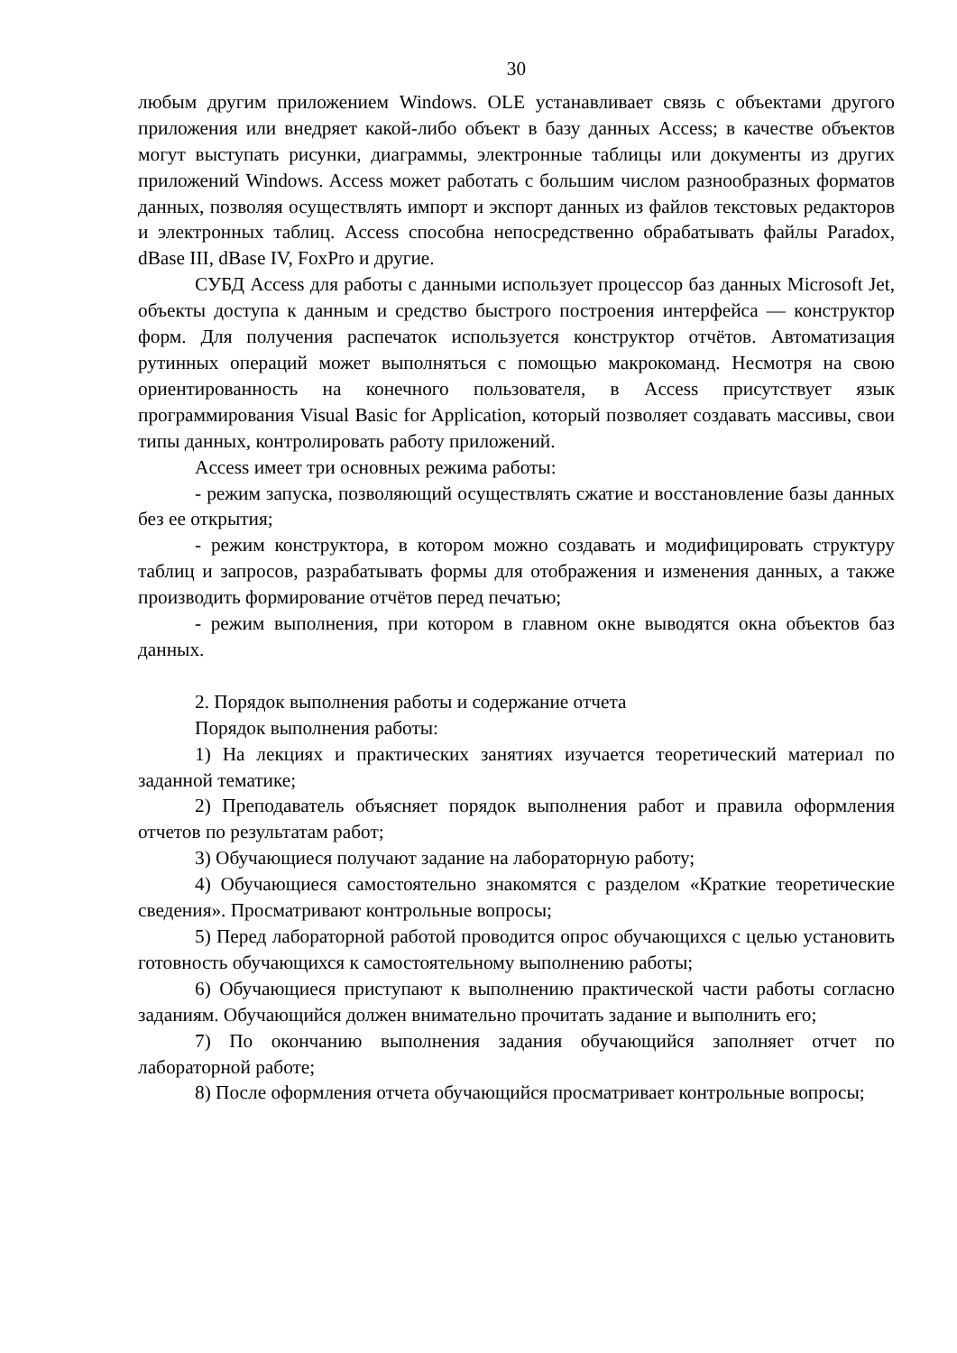30
любым другим приложением Windows. OLE устанавливает связь с объектами другого приложения или внедряет какой-либо объект в базу данных Access; в качестве объектов могут выступать рисунки, диаграммы, электронные таблицы или документы из других приложений Windows. Access может работать с большим числом разнообразных форматов данных, позволяя осуществлять импорт и экспорт данных из файлов текстовых редакторов и электронных таблиц. Access способна непосредственно обрабатывать файлы Paradox, dBase III, dBase IV, FoxPro и другие.
СУБД Access для работы с данными использует процессор баз данных Microsoft Jet, объекты доступа к данным и средство быстрого построения интерфейса — конструктор форм. Для получения распечаток используется конструктор отчётов. Автоматизация рутинных операций может выполняться с помощью макрокоманд. Несмотря на свою ориентированность на конечного пользователя, в Access присутствует язык программирования Visual Basic for Application, который позволяет создавать массивы, свои типы данных, контролировать работу приложений.
Access имеет три основных режима работы:
- режим запуска, позволяющий осуществлять сжатие и восстановление базы данных без ее открытия;
- режим конструктора, в котором можно создавать и модифицировать структуру таблиц и запросов, разрабатывать формы для отображения и изменения данных, а также производить формирование отчётов перед печатью;
- режим выполнения, при котором в главном окне выводятся окна объектов баз данных.
2. Порядок выполнения работы и содержание отчета
Порядок выполнения работы:
1) На лекциях и практических занятиях изучается теоретический материал по заданной тематике;
2) Преподаватель объясняет порядок выполнения работ и правила оформления отчетов по результатам работ;
3) Обучающиеся получают задание на лабораторную работу;
4) Обучающиеся самостоятельно знакомятся с разделом «Краткие теоретические сведения». Просматривают контрольные вопросы;
5) Перед лабораторной работой проводится опрос обучающихся с целью установить готовность обучающихся к самостоятельному выполнению работы;
6) Обучающиеся приступают к выполнению практической части работы согласно заданиям. Обучающийся должен внимательно прочитать задание и выполнить его;
7) По окончанию выполнения задания обучающийся заполняет отчет по лабораторной работе;
8) После оформления отчета обучающийся просматривает контрольные вопросы;